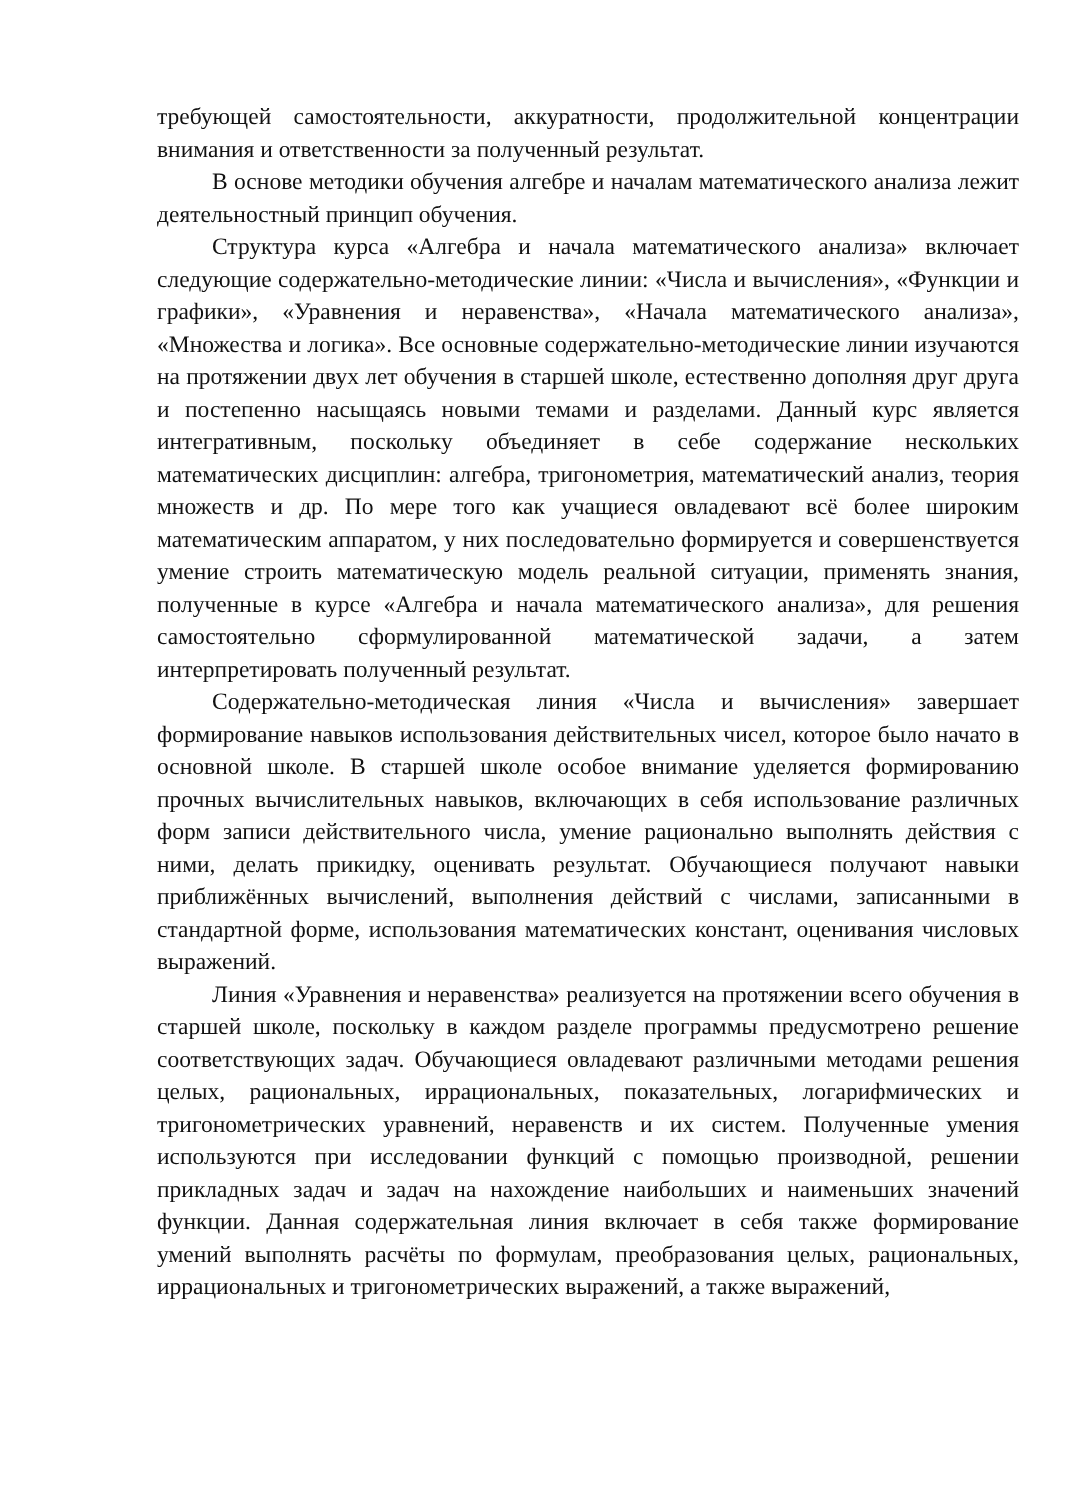требующей самостоятельности, аккуратности, продолжительной концентрации внимания и ответственности за полученный результат.
В основе методики обучения алгебре и началам математического анализа лежит деятельностный принцип обучения.
Структура курса «Алгебра и начала математического анализа» включает следующие содержательно-методические линии: «Числа и вычисления», «Функции и графики», «Уравнения и неравенства», «Начала математического анализа», «Множества и логика». Все основные содержательно-методические линии изучаются на протяжении двух лет обучения в старшей школе, естественно дополняя друг друга и постепенно насыщаясь новыми темами и разделами. Данный курс является интегративным, поскольку объединяет в себе содержание нескольких математических дисциплин: алгебра, тригонометрия, математический анализ, теория множеств и др. По мере того как учащиеся овладевают всё более широким математическим аппаратом, у них последовательно формируется и совершенствуется умение строить математическую модель реальной ситуации, применять знания, полученные в курсе «Алгебра и начала математического анализа», для решения самостоятельно сформулированной математической задачи, а затем интерпретировать полученный результат.
Содержательно-методическая линия «Числа и вычисления» завершает формирование навыков использования действительных чисел, которое было начато в основной школе. В старшей школе особое внимание уделяется формированию прочных вычислительных навыков, включающих в себя использование различных форм записи действительного числа, умение рационально выполнять действия с ними, делать прикидку, оценивать результат. Обучающиеся получают навыки приближённых вычислений, выполнения действий с числами, записанными в стандартной форме, использования математических констант, оценивания числовых выражений.
Линия «Уравнения и неравенства» реализуется на протяжении всего обучения в старшей школе, поскольку в каждом разделе программы предусмотрено решение соответствующих задач. Обучающиеся овладевают различными методами решения целых, рациональных, иррациональных, показательных, логарифмических и тригонометрических уравнений, неравенств и их систем. Полученные умения используются при исследовании функций с помощью производной, решении прикладных задач и задач на нахождение наибольших и наименьших значений функции. Данная содержательная линия включает в себя также формирование умений выполнять расчёты по формулам, преобразования целых, рациональных, иррациональных и тригонометрических выражений, а также выражений,